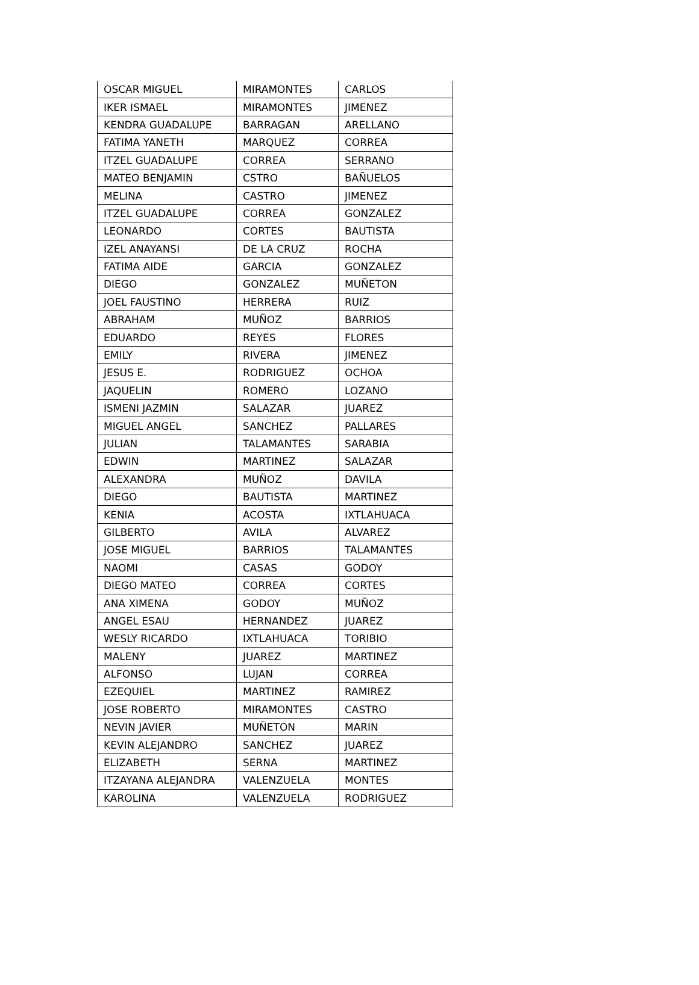| OSCAR MIGUEL | MIRAMONTES | CARLOS |
| IKER ISMAEL | MIRAMONTES | JIMENEZ |
| KENDRA GUADALUPE | BARRAGAN | ARELLANO |
| FATIMA YANETH | MARQUEZ | CORREA |
| ITZEL GUADALUPE | CORREA | SERRANO |
| MATEO BENJAMIN | CSTRO | BAÑUELOS |
| MELINA | CASTRO | JIMENEZ |
| ITZEL GUADALUPE | CORREA | GONZALEZ |
| LEONARDO | CORTES | BAUTISTA |
| IZEL ANAYANSI | DE LA CRUZ | ROCHA |
| FATIMA AIDE | GARCIA | GONZALEZ |
| DIEGO | GONZALEZ | MUÑETON |
| JOEL FAUSTINO | HERRERA | RUIZ |
| ABRAHAM | MUÑOZ | BARRIOS |
| EDUARDO | REYES | FLORES |
| EMILY | RIVERA | JIMENEZ |
| JESUS E. | RODRIGUEZ | OCHOA |
| JAQUELIN | ROMERO | LOZANO |
| ISMENI JAZMIN | SALAZAR | JUAREZ |
| MIGUEL ANGEL | SANCHEZ | PALLARES |
| JULIAN | TALAMANTES | SARABIA |
| EDWIN | MARTINEZ | SALAZAR |
| ALEXANDRA | MUÑOZ | DAVILA |
| DIEGO | BAUTISTA | MARTINEZ |
| KENIA | ACOSTA | IXTLAHUACA |
| GILBERTO | AVILA | ALVAREZ |
| JOSE MIGUEL | BARRIOS | TALAMANTES |
| NAOMI | CASAS | GODOY |
| DIEGO MATEO | CORREA | CORTES |
| ANA XIMENA | GODOY | MUÑOZ |
| ANGEL ESAU | HERNANDEZ | JUAREZ |
| WESLY RICARDO | IXTLAHUACA | TORIBIO |
| MALENY | JUAREZ | MARTINEZ |
| ALFONSO | LUJAN | CORREA |
| EZEQUIEL | MARTINEZ | RAMIREZ |
| JOSE ROBERTO | MIRAMONTES | CASTRO |
| NEVIN JAVIER | MUÑETON | MARIN |
| KEVIN ALEJANDRO | SANCHEZ | JUAREZ |
| ELIZABETH | SERNA | MARTINEZ |
| ITZAYANA ALEJANDRA | VALENZUELA | MONTES |
| KAROLINA | VALENZUELA | RODRIGUEZ |